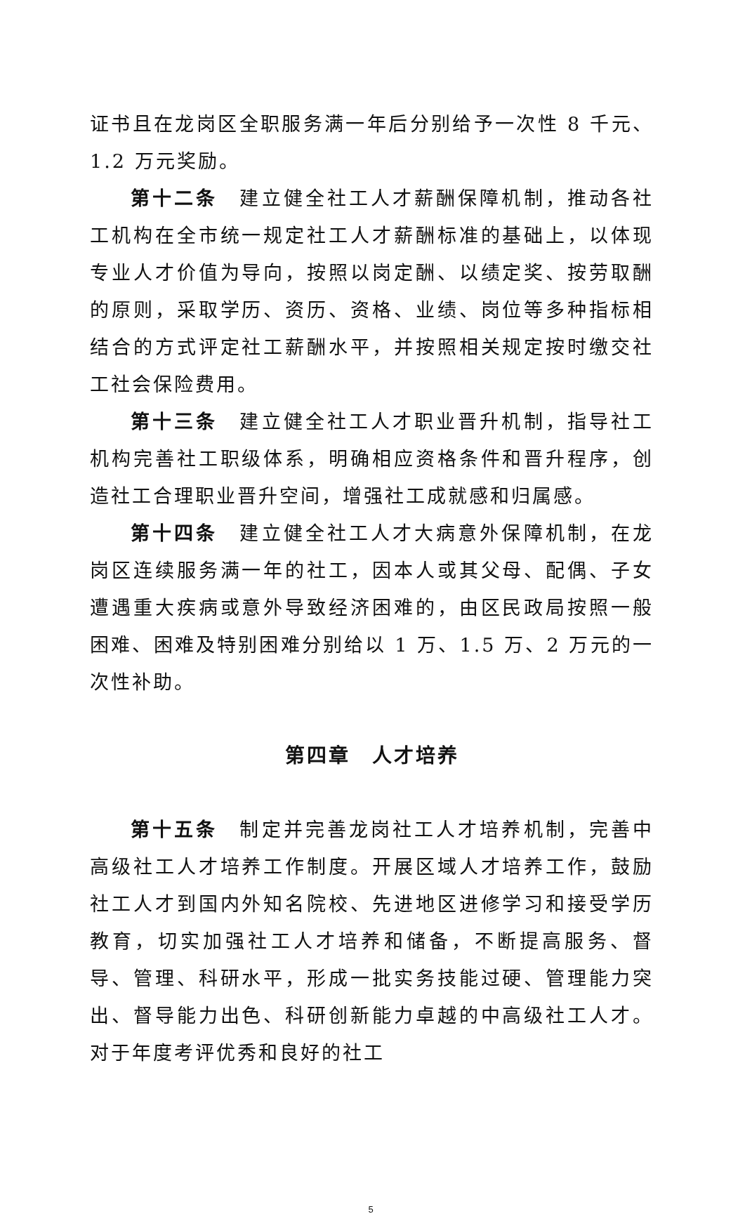证书且在龙岗区全职服务满一年后分别给予一次性 8 千元、1.2 万元奖励。
第十二条　建立健全社工人才薪酬保障机制，推动各社工机构在全市统一规定社工人才薪酬标准的基础上，以体现专业人才价值为导向，按照以岗定酬、以绩定奖、按劳取酬的原则，采取学历、资历、资格、业绩、岗位等多种指标相结合的方式评定社工薪酬水平，并按照相关规定按时缴交社工社会保险费用。
第十三条　建立健全社工人才职业晋升机制，指导社工机构完善社工职级体系，明确相应资格条件和晋升程序，创造社工合理职业晋升空间，增强社工成就感和归属感。
第十四条　建立健全社工人才大病意外保障机制，在龙岗区连续服务满一年的社工，因本人或其父母、配偶、子女遭遇重大疾病或意外导致经济困难的，由区民政局按照一般困难、困难及特别困难分别给以 1 万、1.5 万、2 万元的一次性补助。
第四章　人才培养
第十五条　制定并完善龙岗社工人才培养机制，完善中高级社工人才培养工作制度。开展区域人才培养工作，鼓励社工人才到国内外知名院校、先进地区进修学习和接受学历教育，切实加强社工人才培养和储备，不断提高服务、督导、管理、科研水平，形成一批实务技能过硬、管理能力突出、督导能力出色、科研创新能力卓越的中高级社工人才。对于年度考评优秀和良好的社工
5